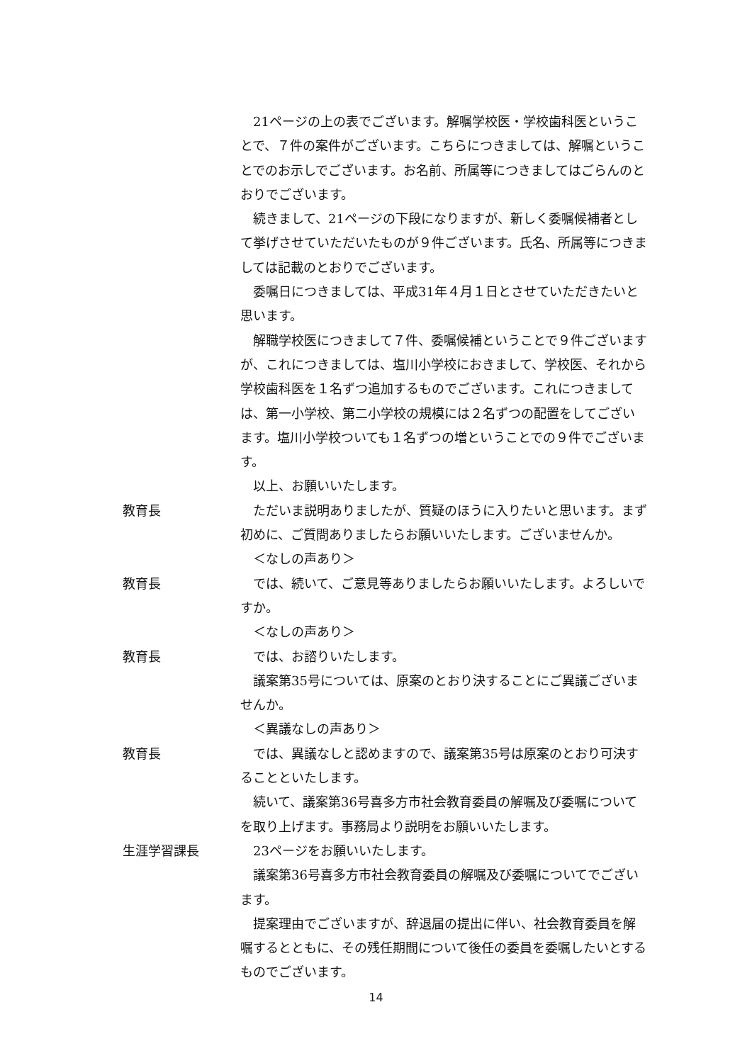21ページの上の表でございます。解嘱学校医・学校歯科医ということで、７件の案件がございます。こちらにつきましては、解嘱ということでのお示しでございます。お名前、所属等につきましてはごらんのとおりでございます。
続きまして、21ページの下段になりますが、新しく委嘱候補者として挙げさせていただいたものが９件ございます。氏名、所属等につきましては記載のとおりでございます。
委嘱日につきましては、平成31年４月１日とさせていただきたいと思います。
解職学校医につきまして７件、委嘱候補ということで９件ございますが、これにつきましては、塩川小学校におきまして、学校医、それから学校歯科医を１名ずつ追加するものでございます。これにつきましては、第一小学校、第二小学校の規模には２名ずつの配置をしてございます。塩川小学校ついても１名ずつの増ということでの９件でございます。
以上、お願いいたします。
教育長 ただいま説明ありましたが、質疑のほうに入りたいと思います。まず初めに、ご質問ありましたらお願いいたします。ございませんか。
＜なしの声あり＞
教育長 では、続いて、ご意見等ありましたらお願いいたします。よろしいですか。
＜なしの声あり＞
教育長 では、お諮りいたします。
議案第35号については、原案のとおり決することにご異議ございませんか。
＜異議なしの声あり＞
教育長 では、異議なしと認めますので、議案第35号は原案のとおり可決することといたします。
続いて、議案第36号喜多方市社会教育委員の解嘱及び委嘱についてを取り上げます。事務局より説明をお願いいたします。
生涯学習課長 23ページをお願いいたします。
議案第36号喜多方市社会教育委員の解嘱及び委嘱についてでございます。
提案理由でございますが、辞退届の提出に伴い、社会教育委員を解嘱するとともに、その残任期間について後任の委員を委嘱したいとするものでございます。
14